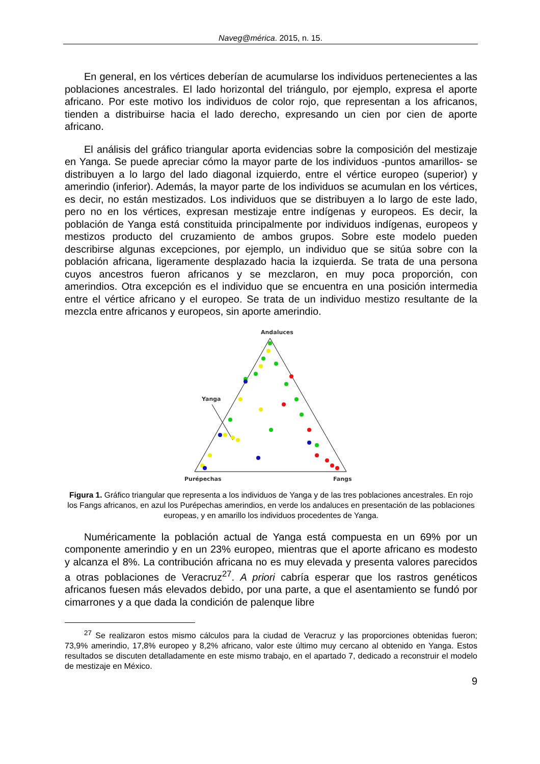Naveg@mérica. 2015, n. 15.
En general, en los vértices deberían de acumularse los individuos pertenecientes a las poblaciones ancestrales. El lado horizontal del triángulo, por ejemplo, expresa el aporte africano. Por este motivo los individuos de color rojo, que representan a los africanos, tienden a distribuirse hacia el lado derecho, expresando un cien por cien de aporte africano.
El análisis del gráfico triangular aporta evidencias sobre la composición del mestizaje en Yanga. Se puede apreciar cómo la mayor parte de los individuos -puntos amarillos- se distribuyen a lo largo del lado diagonal izquierdo, entre el vértice europeo (superior) y amerindio (inferior). Además, la mayor parte de los individuos se acumulan en los vértices, es decir, no están mestizados. Los individuos que se distribuyen a lo largo de este lado, pero no en los vértices, expresan mestizaje entre indígenas y europeos. Es decir, la población de Yanga está constituida principalmente por individuos indígenas, europeos y mestizos producto del cruzamiento de ambos grupos. Sobre este modelo pueden describirse algunas excepciones, por ejemplo, un individuo que se sitúa sobre con la población africana, ligeramente desplazado hacia la izquierda. Se trata de una persona cuyos ancestros fueron africanos y se mezclaron, en muy poca proporción, con amerindios. Otra excepción es el individuo que se encuentra en una posición intermedia entre el vértice africano y el europeo. Se trata de un individuo mestizo resultante de la mezcla entre africanos y europeos, sin aporte amerindio.
Andaluces
Purépechas
Fangs
Yanga
Figura 1. Gráfico triangular que representa a los individuos de Yanga y de las tres poblaciones ancestrales. En rojo los Fangs africanos, en azul los Purépechas amerindios, en verde los andaluces en presentación de las poblaciones europeas, y en amarillo los individuos procedentes de Yanga.
Numéricamente la población actual de Yanga está compuesta en un 69% por un componente amerindio y en un 23% europeo, mientras que el aporte africano es modesto y alcanza el 8%. La contribución africana no es muy elevada y presenta valores parecidos a otras poblaciones de Veracruz<sup>27</sup>. A priori cabría esperar que los rastros genéticos africanos fuesen más elevados debido, por una parte, a que el asentamiento se fundó por cimarrones y a que dada la condición de palenque libre
<sup>27</sup> Se realizaron estos mismo cálculos para la ciudad de Veracruz y las proporciones obtenidas fueron; 73,9% amerindio, 17,8% europeo y 8,2% africano, valor este último muy cercano al obtenido en Yanga. Estos resultados se discuten detalladamente en este mismo trabajo, en el apartado 7, dedicado a reconstruir el modelo de mestizaje en México.
9